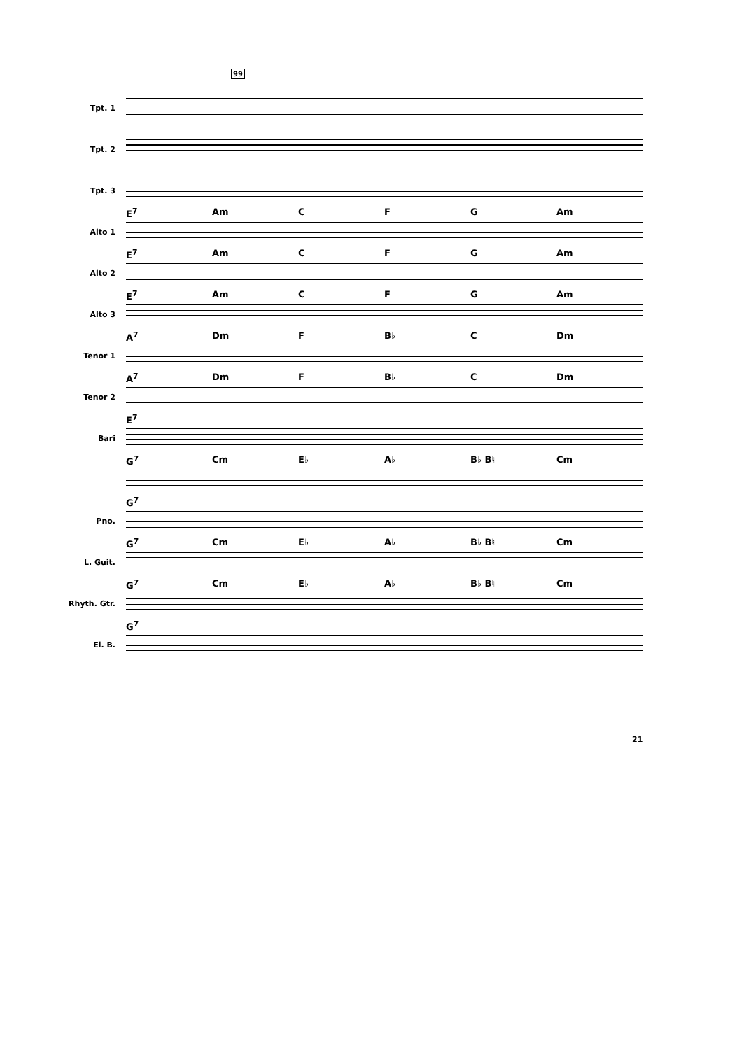99
Tpt. 1
Tpt. 2
Tpt. 3
Alto 1
E<sup>7</sup> Am C F G Am
Alto 2
E<sup>7</sup> Am C F G Am
Alto 3
E<sup>7</sup> Am C F G Am
Tenor 1
A<sup>7</sup> Dm F B♭ C Dm
Tenor 2
A<sup>7</sup> Dm F B♭ C Dm
Bari
E<sup>7</sup>
G<sup>7</sup> Cm E♭ A♭ B♭ B♮ Cm
Pno.
G<sup>7</sup>
L. Guit.
G<sup>7</sup> Cm E♭ A♭ B♭ B♮ Cm
Rhyth. Gtr.
G<sup>7</sup> Cm E♭ A♭ B♭ B♮ Cm
El. B.
G<sup>7</sup>
21